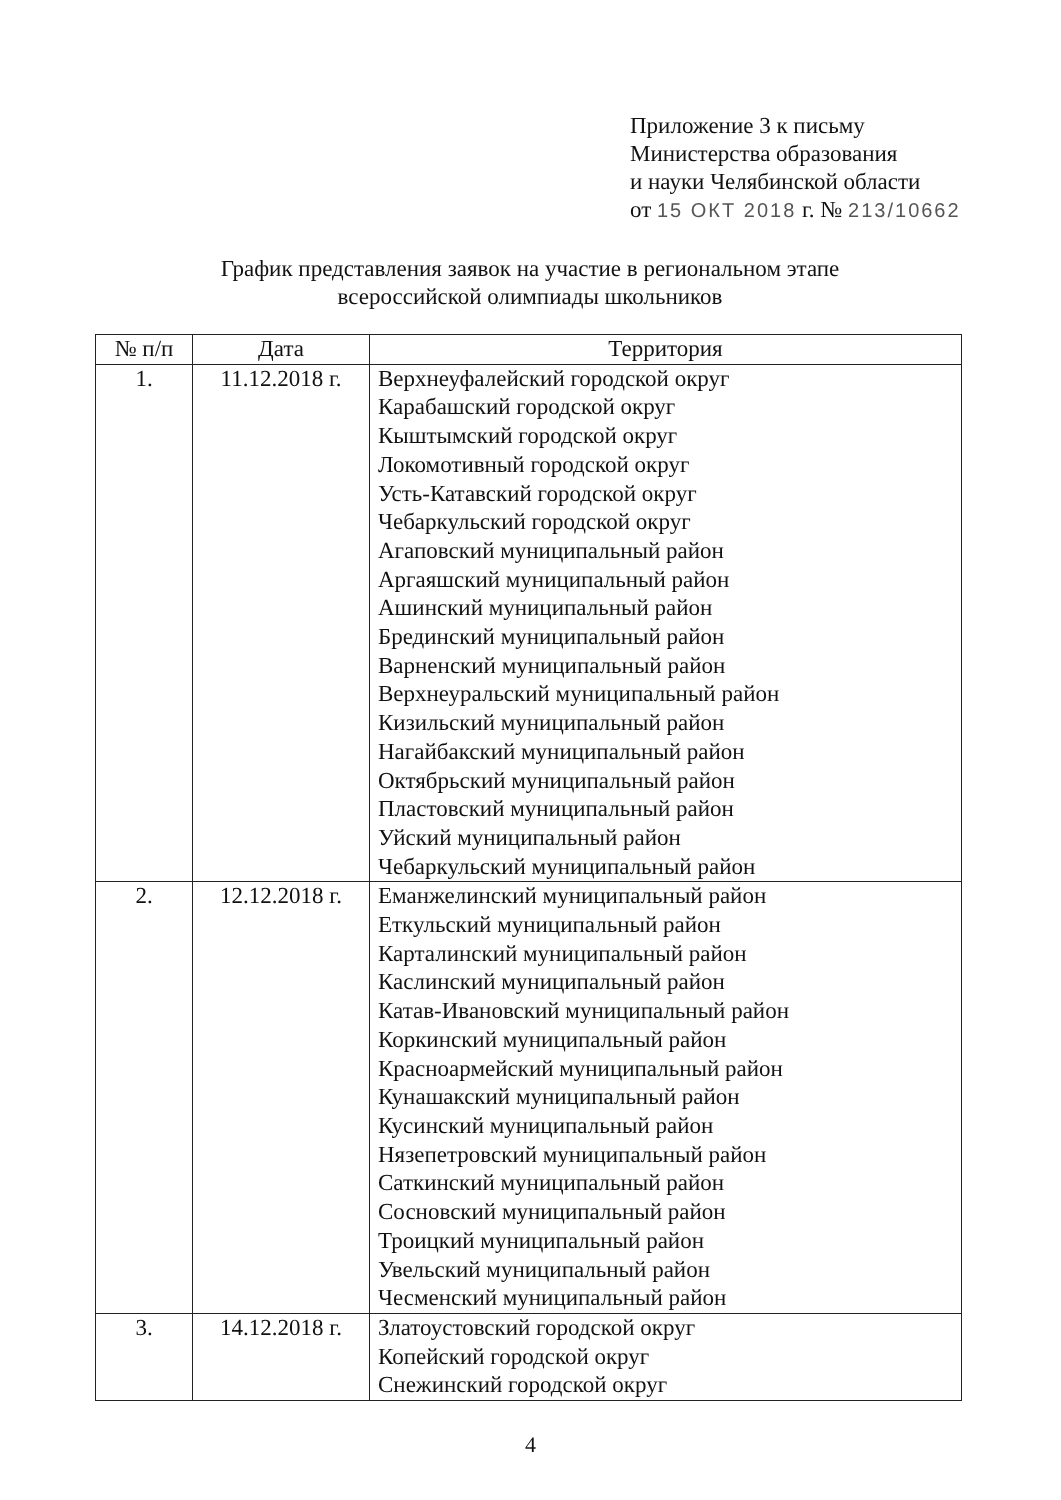Приложение 3 к письму
Министерства образования
и науки Челябинской области
от 15 ОКТ 2018 г. № 213/10662
График представления заявок на участие в региональном этапе всероссийской олимпиады школьников
| № п/п | Дата | Территория |
| --- | --- | --- |
| 1. | 11.12.2018 г. | Верхнеуфалейский городской округ Карабашский городской округ Кыштымский городской округ Локомотивный городской округ Усть-Катавский городской округ Чебаркульский городской округ Агаповский муниципальный район Аргаяшский муниципальный район Ашинский муниципальный район Брединский муниципальный район Варненский муниципальный район Верхнеуральский муниципальный район Кизильский муниципальный район Нагайбакский муниципальный район Октябрьский муниципальный район Пластовский муниципальный район Уйский муниципальный район Чебаркульский муниципальный район |
| 2. | 12.12.2018 г. | Еманжелинский муниципальный район Еткульский муниципальный район Карталинский муниципальный район Каслинский муниципальный район Катав-Ивановский муниципальный район Коркинский муниципальный район Красноармейский муниципальный район Кунашакский муниципальный район Кусинский муниципальный район Нязепетровский муниципальный район Саткинский муниципальный район Сосновский муниципальный район Троицкий муниципальный район Увельский муниципальный район Чесменский муниципальный район |
| 3. | 14.12.2018 г. | Златоустовский городской округ Копейский городской округ Снежинский городской округ |
4